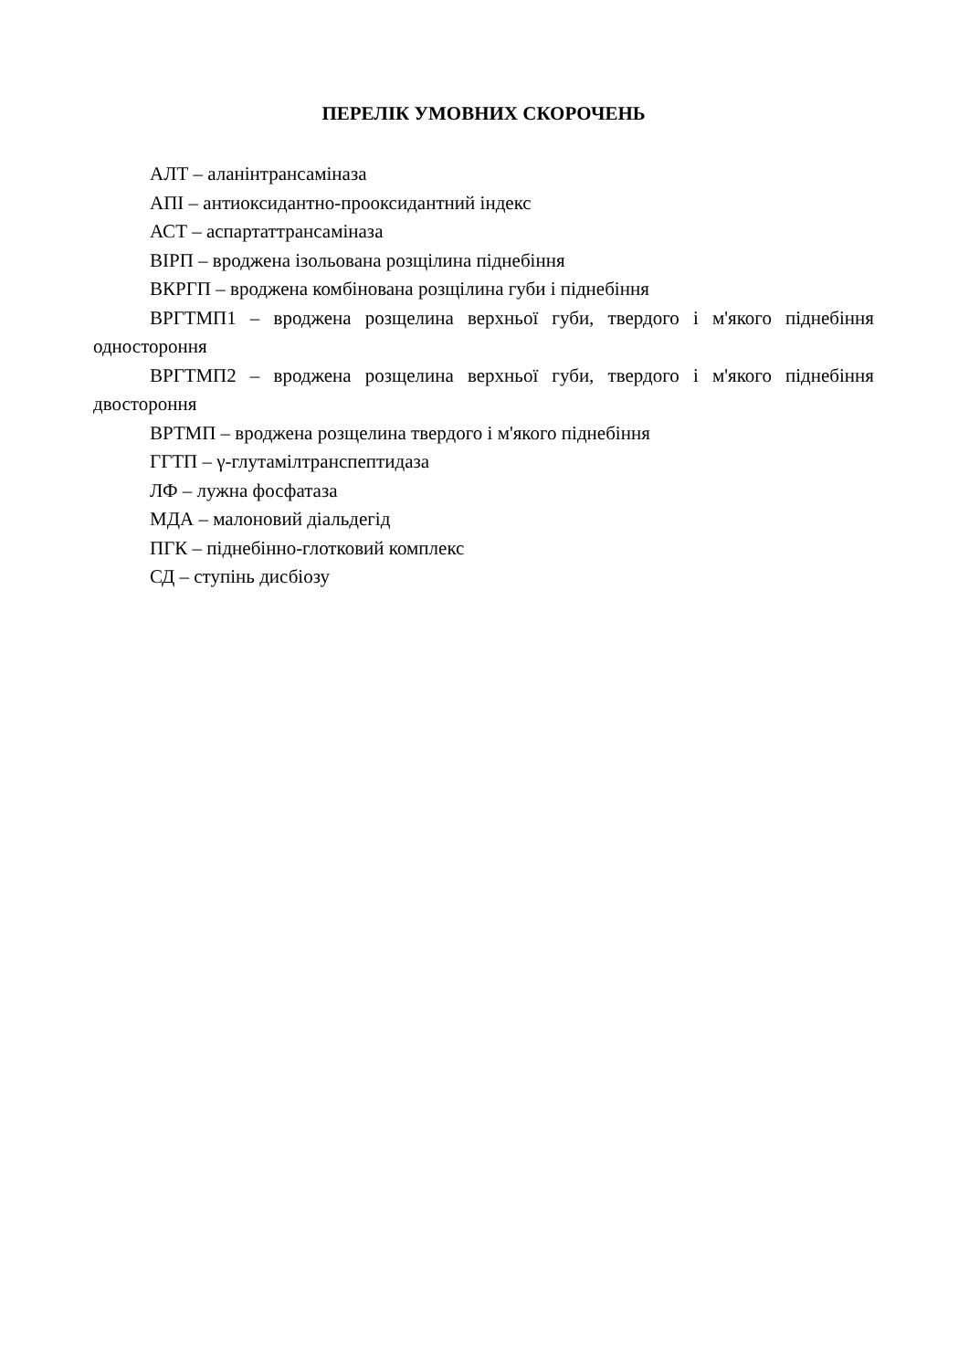ПЕРЕЛІК УМОВНИХ СКОРОЧЕНЬ
АЛТ – аланінтрансаміназа
АПІ – антиоксидантно-прооксидантний індекс
АСТ – аспартаттрансаміназа
ВІРП – вроджена ізольована розщілина піднебіння
ВКРГП – вроджена комбінована розщілина губи і піднебіння
ВРГТМП1 – вроджена розщелина верхньої губи, твердого і м'якого піднебіння одностороння
ВРГТМП2 – вроджена розщелина верхньої губи, твердого і м'якого піднебіння двостороння
ВРТМП – вроджена розщелина твердого і м'якого піднебіння
ГГТП – γ-глутамілтранспептидаза
ЛФ – лужна фосфатаза
МДА – малоновий діальдегід
ПГК – піднебінно-глотковий комплекс
СД – ступінь дисбіозу